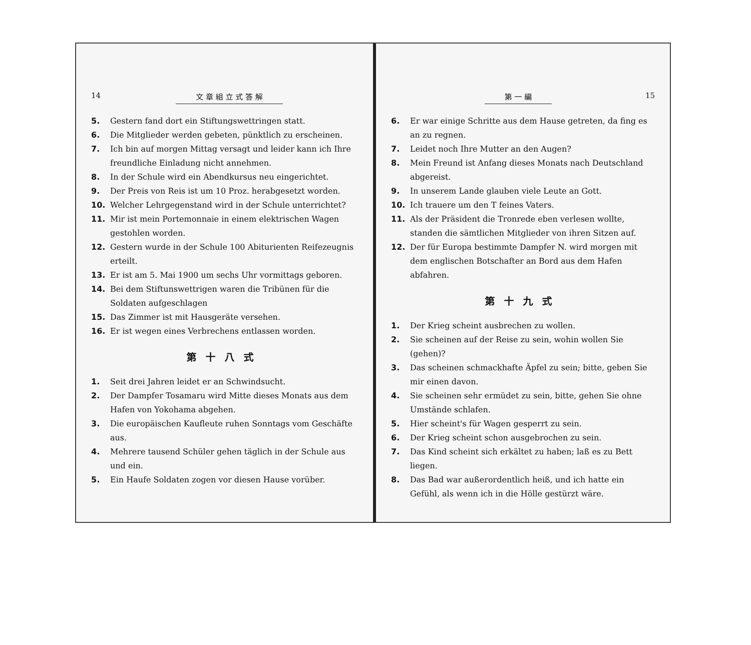14 文 章 組 立 式 答 解
5. Gestern fand dort ein Stiftungswettringen statt.
6. Die Mitglieder werden gebeten, pünktlich zu erscheinen.
7. Ich bin auf morgen Mittag versagt und leider kann ich Ihre freundliche Einladung nicht annehmen.
8. In der Schule wird ein Abendkursus neu eingerichtet.
9. Der Preis von Reis ist um 10 Proz. herabgesetzt worden.
10. Welcher Lehrgegenstand wird in der Schule unterrichtet?
11. Mir ist mein Portemonnaie in einem elektrischen Wagen gestohlen worden.
12. Gestern wurde in der Schule 100 Abiturienten Reifezeugnis erteilt.
13. Er ist am 5. Mai 1900 um sechs Uhr vormittags geboren.
14. Bei dem Stiftunswettrigen waren die Tribünen für die Soldaten aufgeschlagen
15. Das Zimmer ist mit Hausgeräte versehen.
16. Er ist wegen eines Verbrechens entlassen worden.
第十八式
1. Seit drei Jahren leidet er an Schwindsucht.
2. Der Dampfer Tosamaru wird Mitte dieses Monats aus dem Hafen von Yokohama abgehen.
3. Die europäischen Kaufleute ruhen Sonntags vom Geschäfte aus.
4. Mehrere tausend Schüler gehen täglich in der Schule aus und ein.
5. Ein Haufe Soldaten zogen vor diesen Hause vorüber.
第 一 編 15
6. Er war einige Schritte aus dem Hause getreten, da fing es an zu regnen.
7. Leidet noch Ihre Mutter an den Augen?
8. Mein Freund ist Anfang dieses Monats nach Deutschland abgereist.
9. In unserem Lande glauben viele Leute an Gott.
10. Ich trauere um den T feines Vaters.
11. Als der Präsident die Tronrede eben verlesen wollte, standen die sämtlichen Mitglieder von ihren Sitzen auf.
12. Der für Europa bestimmte Dampfer N. wird morgen mit dem englischen Botschafter an Bord aus dem Hafen abfahren.
第十九式
1. Der Krieg scheint ausbrechen zu wollen.
2. Sie scheinen auf der Reise zu sein, wohin wollen Sie (gehen)?
3. Das scheinen schmackhafte Äpfel zu sein; bitte, geben Sie mir einen davon.
4. Sie scheinen sehr ermüdet zu sein, bitte, gehen Sie ohne Umstände schlafen.
5. Hier scheint's für Wagen gesperrt zu sein.
6. Der Krieg scheint schon ausgebrochen zu sein.
7. Das Kind scheint sich erkältet zu haben; laß es zu Bett liegen.
8. Das Bad war außerordentlich heiß, und ich hatte ein Gefühl, als wenn ich in die Hölle gestürzt wäre.